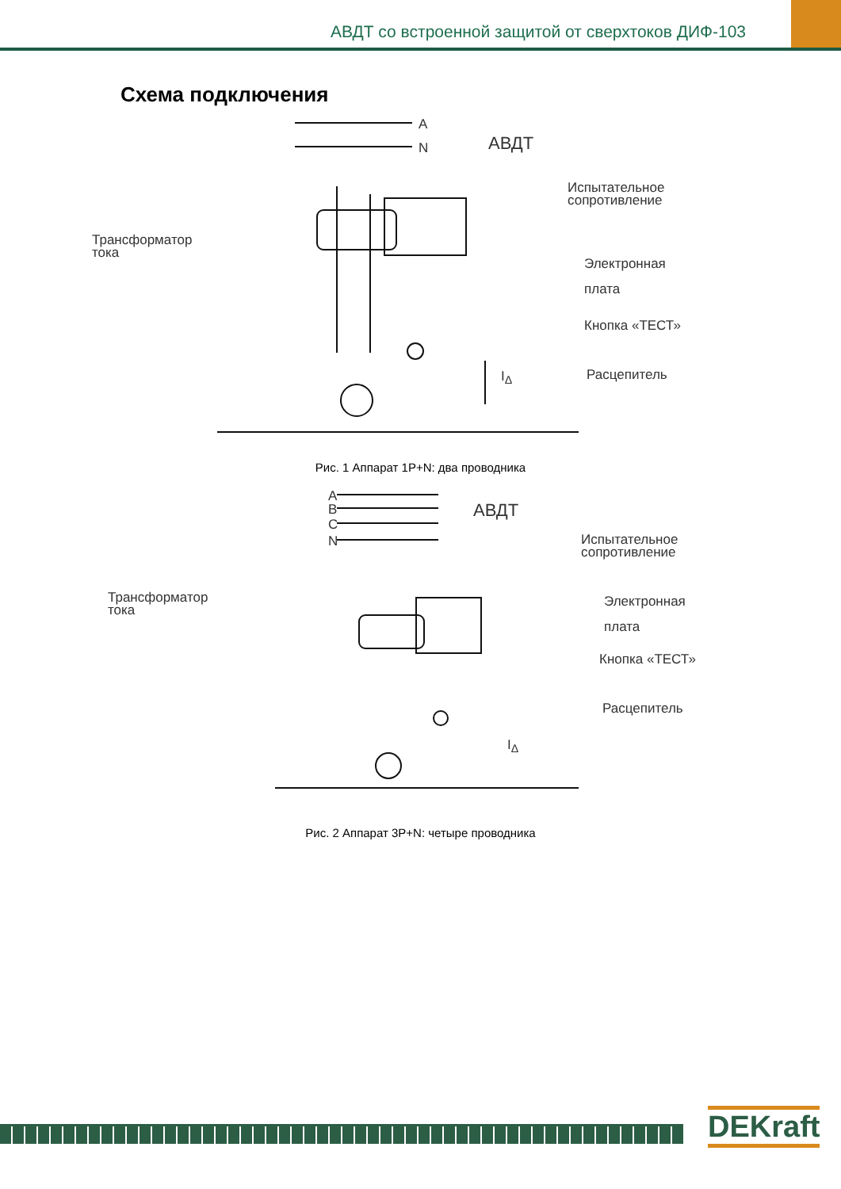АВДТ со встроенной защитой от сверхтоков ДИФ-103
Схема подключения
A
N АВДТ
Испытательное
сопротивление
Трансформатор
тока
Электронная
плата
Кнопка «ТЕСТ»
Расцепитель
I<sub>Δ</sub>
Рис. 1 Аппарат 1P+N: два проводника
A
B
C
N
АВДТ
Испытательное
сопротивление
Трансформатор
тока
Электронная
плата
Кнопка «ТЕСТ»
Расцепитель
I<sub>Δ</sub>
Рис. 2 Аппарат 3P+N: четыре проводника
DEKraft